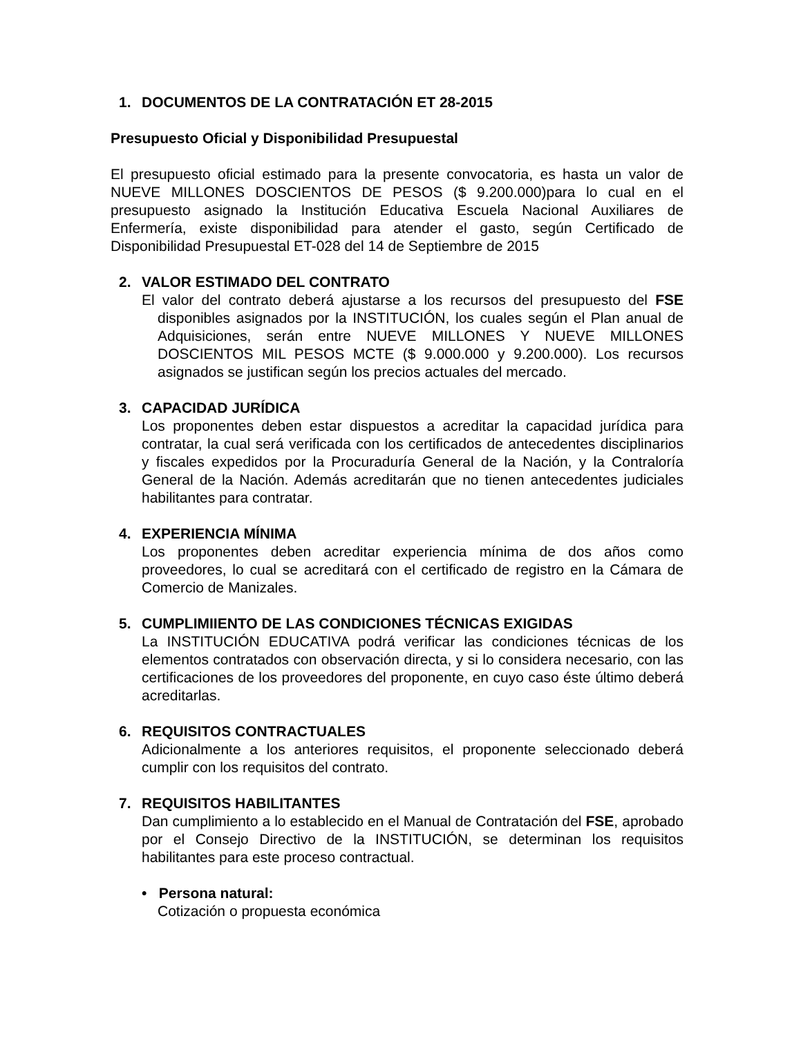1. DOCUMENTOS DE LA CONTRATACIÓN ET 28-2015
Presupuesto Oficial y Disponibilidad Presupuestal
El presupuesto oficial estimado para la presente convocatoria, es hasta un valor de NUEVE MILLONES DOSCIENTOS DE PESOS ($ 9.200.000)para lo cual en el presupuesto asignado la Institución Educativa Escuela Nacional Auxiliares de Enfermería, existe disponibilidad para atender el gasto, según Certificado de Disponibilidad Presupuestal ET-028 del 14 de Septiembre de 2015
2. VALOR ESTIMADO DEL CONTRATO
El valor del contrato deberá ajustarse a los recursos del presupuesto del FSE disponibles asignados por la INSTITUCIÓN, los cuales según el Plan anual de Adquisiciones, serán entre NUEVE MILLONES Y NUEVE MILLONES DOSCIENTOS MIL PESOS MCTE ($ 9.000.000 y 9.200.000). Los recursos asignados se justifican según los precios actuales del mercado.
3. CAPACIDAD JURÍDICA
Los proponentes deben estar dispuestos a acreditar la capacidad jurídica para contratar, la cual será verificada con los certificados de antecedentes disciplinarios y fiscales expedidos por la Procuraduría General de la Nación, y la Contraloría General de la Nación. Además acreditarán que no tienen antecedentes judiciales habilitantes para contratar.
4. EXPERIENCIA MÍNIMA
Los proponentes deben acreditar experiencia mínima de dos años como proveedores, lo cual se acreditará con el certificado de registro en la Cámara de Comercio de Manizales.
5. CUMPLIMIIENTO DE LAS CONDICIONES TÉCNICAS EXIGIDAS
La INSTITUCIÓN EDUCATIVA podrá verificar las condiciones técnicas de los elementos contratados con observación directa, y si lo considera necesario, con las certificaciones de los proveedores del proponente, en cuyo caso éste último deberá acreditarlas.
6. REQUISITOS CONTRACTUALES
Adicionalmente a los anteriores requisitos, el proponente seleccionado deberá cumplir con los requisitos del contrato.
7. REQUISITOS HABILITANTES
Dan cumplimiento a lo establecido en el Manual de Contratación del FSE, aprobado por el Consejo Directivo de la INSTITUCIÓN, se determinan los requisitos habilitantes para este proceso contractual.
• Persona natural:
Cotización o propuesta económica